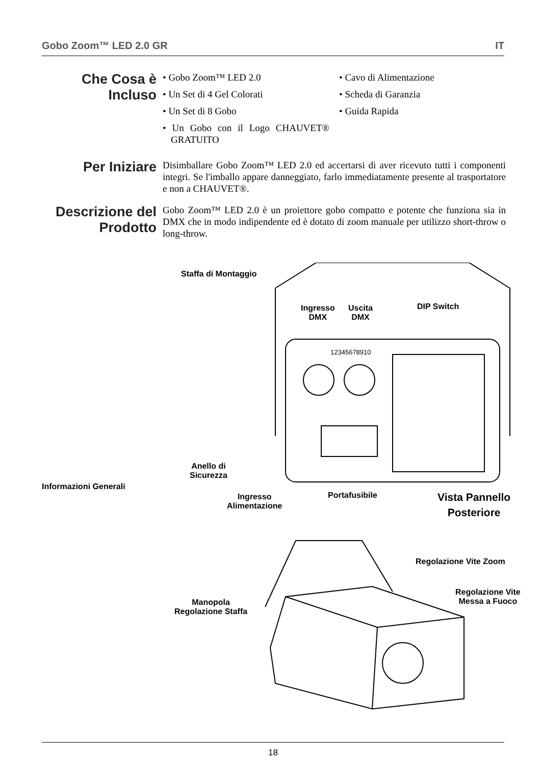Gobo Zoom™ LED 2.0 GR IT
Che Cosa è Incluso
• Gobo Zoom™ LED 2.0
• Un Set di 4 Gel Colorati
• Un Set di 8 Gobo
• Un Gobo con il Logo CHAUVET® GRATUITO
• Cavo di Alimentazione
• Scheda di Garanzia
• Guida Rapida
Per Iniziare
Disimballare Gobo Zoom™ LED 2.0 ed accertarsi di aver ricevuto tutti i componenti integri. Se l'imballo appare danneggiato, farlo immediatamente presente al trasportatore e non a CHAUVET®.
Descrizione del Prodotto
Gobo Zoom™ LED 2.0 è un proiettore gobo compatto e potente che funziona sia in DMX che in modo indipendente ed è dotato di zoom manuale per utilizzo short-throw o long-throw.
Informazioni Generali
Staffa di Montaggio
Ingresso
DMX
Uscita
DMX
DIP Switch
12345678910
Anello di
Sicurezza
Ingresso
Alimentazione
Portafusibile
Vista Pannello
Posteriore
Regolazione Vite Zoom
Regolazione Vite
Messa a Fuoco
Manopola
Regolazione Staffa
18